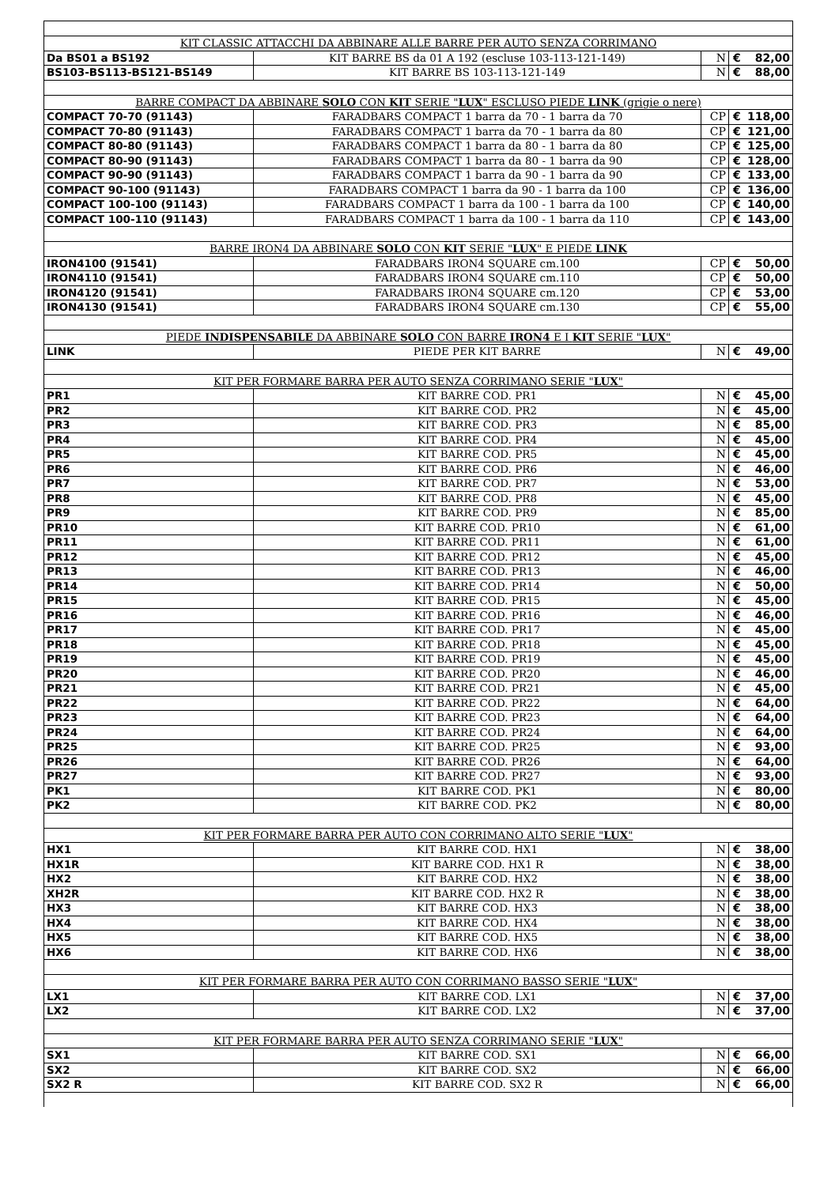| KIT CLASSIC ATTACCHI DA ABBINARE ALLE BARRE PER AUTO SENZA CORRIMANO | | | | |
| Da BS01 a BS192 | KIT BARRE BS da 01 A 192 (escluse 103-113-121-149) | N | € | 82,00 |
| BS103-BS113-BS121-BS149 | KIT BARRE BS 103-113-121-149 | N | € | 88,00 |
| BARRE COMPACT DA ABBINARE SOLO CON KIT SERIE " LUX " ESCLUSO PIEDE LINK (grigie o nere) | | | | |
| COMPACT 70-70 (91143) | FARADBARS COMPACT 1 barra da 70 - 1 barra da 70 | CP | € | 118,00 |
| COMPACT 70-80 (91143) | FARADBARS COMPACT 1 barra da 70 - 1 barra da 80 | CP | € | 121,00 |
| COMPACT 80-80 (91143) | FARADBARS COMPACT 1 barra da 80 - 1 barra da 80 | CP | € | 125,00 |
| COMPACT 80-90 (91143) | FARADBARS COMPACT 1 barra da 80 - 1 barra da 90 | CP | € | 128,00 |
| COMPACT 90-90 (91143) | FARADBARS COMPACT 1 barra da 90 - 1 barra da 90 | CP | € | 133,00 |
| COMPACT 90-100 (91143) | FARADBARS COMPACT 1 barra da 90 - 1 barra da 100 | CP | € | 136,00 |
| COMPACT 100-100 (91143) | FARADBARS COMPACT 1 barra da 100 - 1 barra da 100 | CP | € | 140,00 |
| COMPACT 100-110 (91143) | FARADBARS COMPACT 1 barra da 100 - 1 barra da 110 | CP | € | 143,00 |
| BARRE IRON4 DA ABBINARE SOLO CON KIT SERIE " LUX " E PIEDE LINK | | | | |
| IRON4100 (91541) | FARADBARS IRON4 SQUARE cm.100 | CP | € | 50,00 |
| IRON4110 (91541) | FARADBARS IRON4 SQUARE cm.110 | CP | € | 50,00 |
| IRON4120 (91541) | FARADBARS IRON4 SQUARE cm.120 | CP | € | 53,00 |
| IRON4130 (91541) | FARADBARS IRON4 SQUARE cm.130 | CP | € | 55,00 |
| PIEDE INDISPENSABILE DA ABBINARE SOLO CON BARRE IRON4 E I KIT SERIE " LUX " | | | | |
| LINK | PIEDE PER KIT BARRE | N | € | 49,00 |
| KIT PER FORMARE BARRA PER AUTO SENZA CORRIMANO SERIE " LUX " | | | | |
| PR1 | KIT BARRE COD. PR1 | N | € | 45,00 |
| PR2 | KIT BARRE COD. PR2 | N | € | 45,00 |
| PR3 | KIT BARRE COD. PR3 | N | € | 85,00 |
| PR4 | KIT BARRE COD. PR4 | N | € | 45,00 |
| PR5 | KIT BARRE COD. PR5 | N | € | 45,00 |
| PR6 | KIT BARRE COD. PR6 | N | € | 46,00 |
| PR7 | KIT BARRE COD. PR7 | N | € | 53,00 |
| PR8 | KIT BARRE COD. PR8 | N | € | 45,00 |
| PR9 | KIT BARRE COD. PR9 | N | € | 85,00 |
| PR10 | KIT BARRE COD. PR10 | N | € | 61,00 |
| PR11 | KIT BARRE COD. PR11 | N | € | 61,00 |
| PR12 | KIT BARRE COD. PR12 | N | € | 45,00 |
| PR13 | KIT BARRE COD. PR13 | N | € | 46,00 |
| PR14 | KIT BARRE COD. PR14 | N | € | 50,00 |
| PR15 | KIT BARRE COD. PR15 | N | € | 45,00 |
| PR16 | KIT BARRE COD. PR16 | N | € | 46,00 |
| PR17 | KIT BARRE COD. PR17 | N | € | 45,00 |
| PR18 | KIT BARRE COD. PR18 | N | € | 45,00 |
| PR19 | KIT BARRE COD. PR19 | N | € | 45,00 |
| PR20 | KIT BARRE COD. PR20 | N | € | 46,00 |
| PR21 | KIT BARRE COD. PR21 | N | € | 45,00 |
| PR22 | KIT BARRE COD. PR22 | N | € | 64,00 |
| PR23 | KIT BARRE COD. PR23 | N | € | 64,00 |
| PR24 | KIT BARRE COD. PR24 | N | € | 64,00 |
| PR25 | KIT BARRE COD. PR25 | N | € | 93,00 |
| PR26 | KIT BARRE COD. PR26 | N | € | 64,00 |
| PR27 | KIT BARRE COD. PR27 | N | € | 93,00 |
| PK1 | KIT BARRE COD. PK1 | N | € | 80,00 |
| PK2 | KIT BARRE COD. PK2 | N | € | 80,00 |
| KIT PER FORMARE BARRA PER AUTO CON CORRIMANO ALTO SERIE " LUX " | | | | |
| HX1 | KIT BARRE COD. HX1 | N | € | 38,00 |
| HX1R | KIT BARRE COD. HX1 R | N | € | 38,00 |
| HX2 | KIT BARRE COD. HX2 | N | € | 38,00 |
| XH2R | KIT BARRE COD. HX2 R | N | € | 38,00 |
| HX3 | KIT BARRE COD. HX3 | N | € | 38,00 |
| HX4 | KIT BARRE COD. HX4 | N | € | 38,00 |
| HX5 | KIT BARRE COD. HX5 | N | € | 38,00 |
| HX6 | KIT BARRE COD. HX6 | N | € | 38,00 |
| KIT PER FORMARE BARRA PER AUTO CON CORRIMANO BASSO SERIE " LUX " | | | | |
| LX1 | KIT BARRE COD. LX1 | N | € | 37,00 |
| LX2 | KIT BARRE COD. LX2 | N | € | 37,00 |
| KIT PER FORMARE BARRA PER AUTO SENZA CORRIMANO SERIE " LUX " | | | | |
| SX1 | KIT BARRE COD. SX1 | N | € | 66,00 |
| SX2 | KIT BARRE COD. SX2 | N | € | 66,00 |
| SX2 R | KIT BARRE COD. SX2 R | N | € | 66,00 |